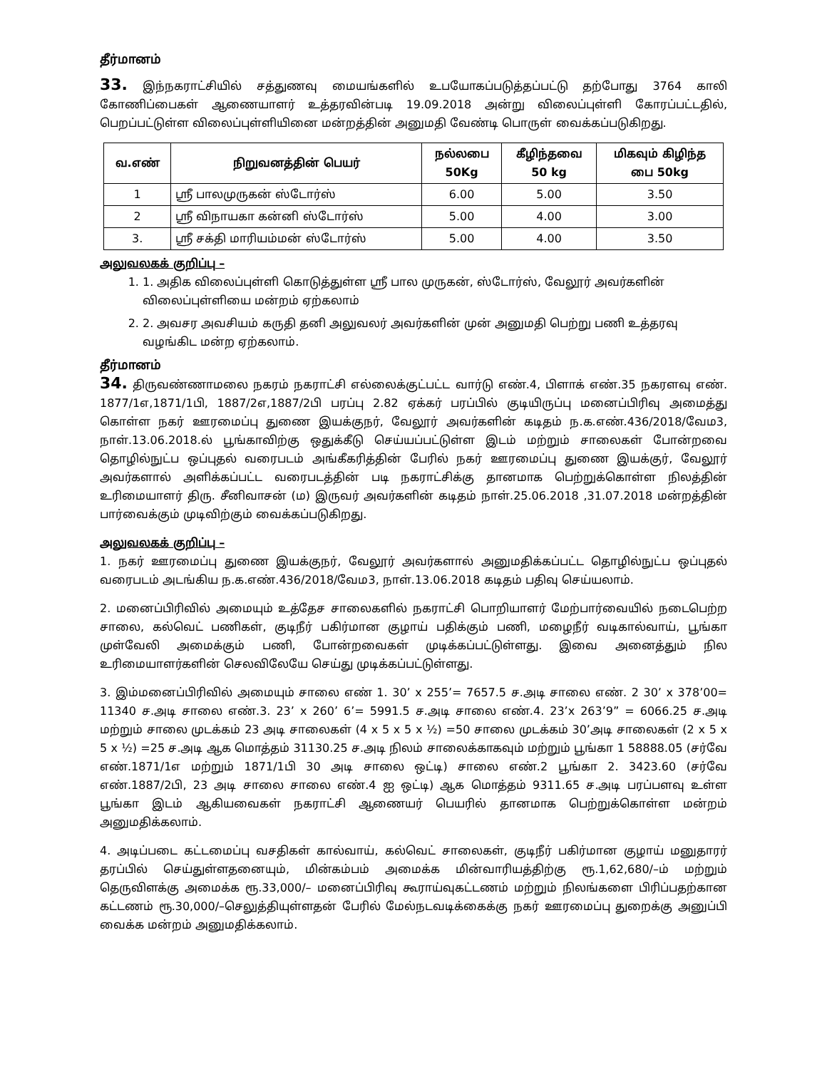தீர்மானம்
33. இந்நகராட்சியில் சத்துணவு மையங்களில் உபயோகப்படுத்தப்பட்டு தற்போது 3764 காலி கோணிப்பைகள் ஆணையாளர் உத்தரவின்படி 19.09.2018 அன்று விலைப்புள்ளி கோரப்பட்டதில், பெறப்பட்டுள்ள விலைப்புள்ளியினை மன்றத்தின் அனுமதி வேண்டி பொருள் வைக்கப்படுகிறது.
| வ.எண் | நிறுவனத்தின் பெயர் | நல்லபை 50Kg | கீழிந்தவை 50 kg | மிகவும் கிழிந்த பை 50kg |
| --- | --- | --- | --- | --- |
| 1 | ஸ்ரீ பாலமுருகன் ஸ்டோர்ஸ் | 6.00 | 5.00 | 3.50 |
| 2 | ஸ்ரீ விநாயகா கன்னி ஸ்டோர்ஸ் | 5.00 | 4.00 | 3.00 |
| 3. | ஸ்ரீ சக்தி மாரியம்மன் ஸ்டோர்ஸ் | 5.00 | 4.00 | 3.50 |
அலுவலகக் குறிப்பு –
1. 1. அதிக விலைப்புள்ளி கொடுத்துள்ள ஸ்ரீ பால முருகன், ஸ்டோர்ஸ், வேலூர் அவர்களின் விலைப்புள்ளியை மன்றம் ஏற்கலாம்
2. 2. அவசர அவசியம் கருதி தனி அலுவலர் அவர்களின் முன் அனுமதி பெற்று பணி உத்தரவு வழங்கிட மன்ற ஏற்கலாம்.
தீர்மானம்
34. திருவண்ணாமலை நகரம் நகராட்சி எல்லைக்குட்பட்ட வார்டு எண்.4, பிளாக் எண்.35 நகரளவு எண். 1877/1எ,1871/1பி, 1887/2எ,1887/2பி பரப்பு 2.82 ஏக்கர் பரப்பில் குடியிருப்பு மனைப்பிரிவு அமைத்து கொள்ள நகர் ஊரமைப்பு துணை இயக்குநர், வேலூர் அவர்களின் கடிதம் ந.க.எண்.436/2018/வேம3, நாள்.13.06.2018.ல் பூங்காவிற்கு ஒதுக்கீடு செய்யப்பட்டுள்ள இடம் மற்றும் சாலைகள் போன்றவை தொழில்நுட்ப ஒப்புதல் வரைபடம் அங்கீகரித்தின் பேரில் நகர் ஊரமைப்பு துணை இயக்குர், வேலூர் அவர்களால் அளிக்கப்பட்ட வரைபடத்தின் படி நகராட்சிக்கு தானமாக பெற்றுக்கொள்ள நிலத்தின் உரிமையாளர் திரு. சீனிவாசன் (ம) இருவர் அவர்களின் கடிதம் நாள்.25.06.2018 ,31.07.2018 மன்றத்தின் பார்வைக்கும் முடிவிற்கும் வைக்கப்படுகிறது.
அலுவலகக் குறிப்பு –
1. நகர் ஊரமைப்பு துணை இயக்குநர், வேலூர் அவர்களால் அனுமதிக்கப்பட்ட தொழில்நுட்ப ஒப்புதல் வரைபடம் அடங்கிய ந.க.எண்.436/2018/வேம3, நாள்.13.06.2018 கடிதம் பதிவு செய்யலாம்.
2. மனைப்பிரிவில் அமையும் உத்தேச சாலைகளில் நகராட்சி பொறியாளர் மேற்பார்வையில் நடைபெற்ற சாலை, கல்வெட் பணிகள், குடிநீர் பகிர்மான குழாய் பதிக்கும் பணி, மழைநீர் வடிகால்வாய், பூங்கா முள்வேலி அமைக்கும் பணி, போன்றவைகள் முடிக்கப்பட்டுள்ளது. இவை அனைத்தும் நில உரிமையாளர்களின் செலவிலேயே செய்து முடிக்கப்பட்டுள்ளது.
3. இம்மனைப்பிரிவில் அமையும் சாலை எண் 1. 30’ x 255’= 7657.5 ச.அடி சாலை எண். 2 30’ x 378’00= 11340 ச.அடி சாலை எண்.3. 23’ x 260’ 6’= 5991.5 ச.அடி சாலை எண்.4. 23’x 263’9” = 6066.25 ச.அடி மற்றும் சாலை முடக்கம் 23 அடி சாலைகள் (4 x 5 x 5 x ½) =50 சாலை முடக்கம் 30’அடி சாலைகள் (2 x 5 x 5 x ½) =25 ச.அடி ஆக மொத்தம் 31130.25 ச.அடி நிலம் சாலைக்காகவும் மற்றும் பூங்கா 1 58888.05 (சர்வே எண்.1871/1எ மற்றும் 1871/1பி 30 அடி சாலை ஒட்டி) சாலை எண்.2 பூங்கா 2. 3423.60 (சர்வே எண்.1887/2பி, 23 அடி சாலை சாலை எண்.4 ஐ ஒட்டி) ஆக மொத்தம் 9311.65 ச.அடி பரப்பளவு உள்ள பூங்கா இடம் ஆகியவைகள் நகராட்சி ஆணையர் பெயரில் தானமாக பெற்றுக்கொள்ள மன்றம் அனுமதிக்கலாம்.
4. அடிப்படை கட்டமைப்பு வசதிகள் கால்வாய், கல்வெட் சாலைகள், குடிநீர் பகிர்மான குழாய் மனுதாரர் தரப்பில் செய்துள்ளதனையும், மின்கம்பம் அமைக்க மின்வாரியத்திற்கு ரூ.1,62,680/–ம் மற்றும் தெருவிளக்கு அமைக்க ரூ.33,000/– மனைப்பிரிவு கூராய்வுகட்டணம் மற்றும் நிலங்களை பிரிப்பதற்கான கட்டணம் ரூ.30,000/–செலுத்தியுள்ளதன் பேரில் மேல்நடவடிக்கைக்கு நகர் ஊரமைப்பு துறைக்கு அனுப்பி வைக்க மன்றம் அனுமதிக்கலாம்.